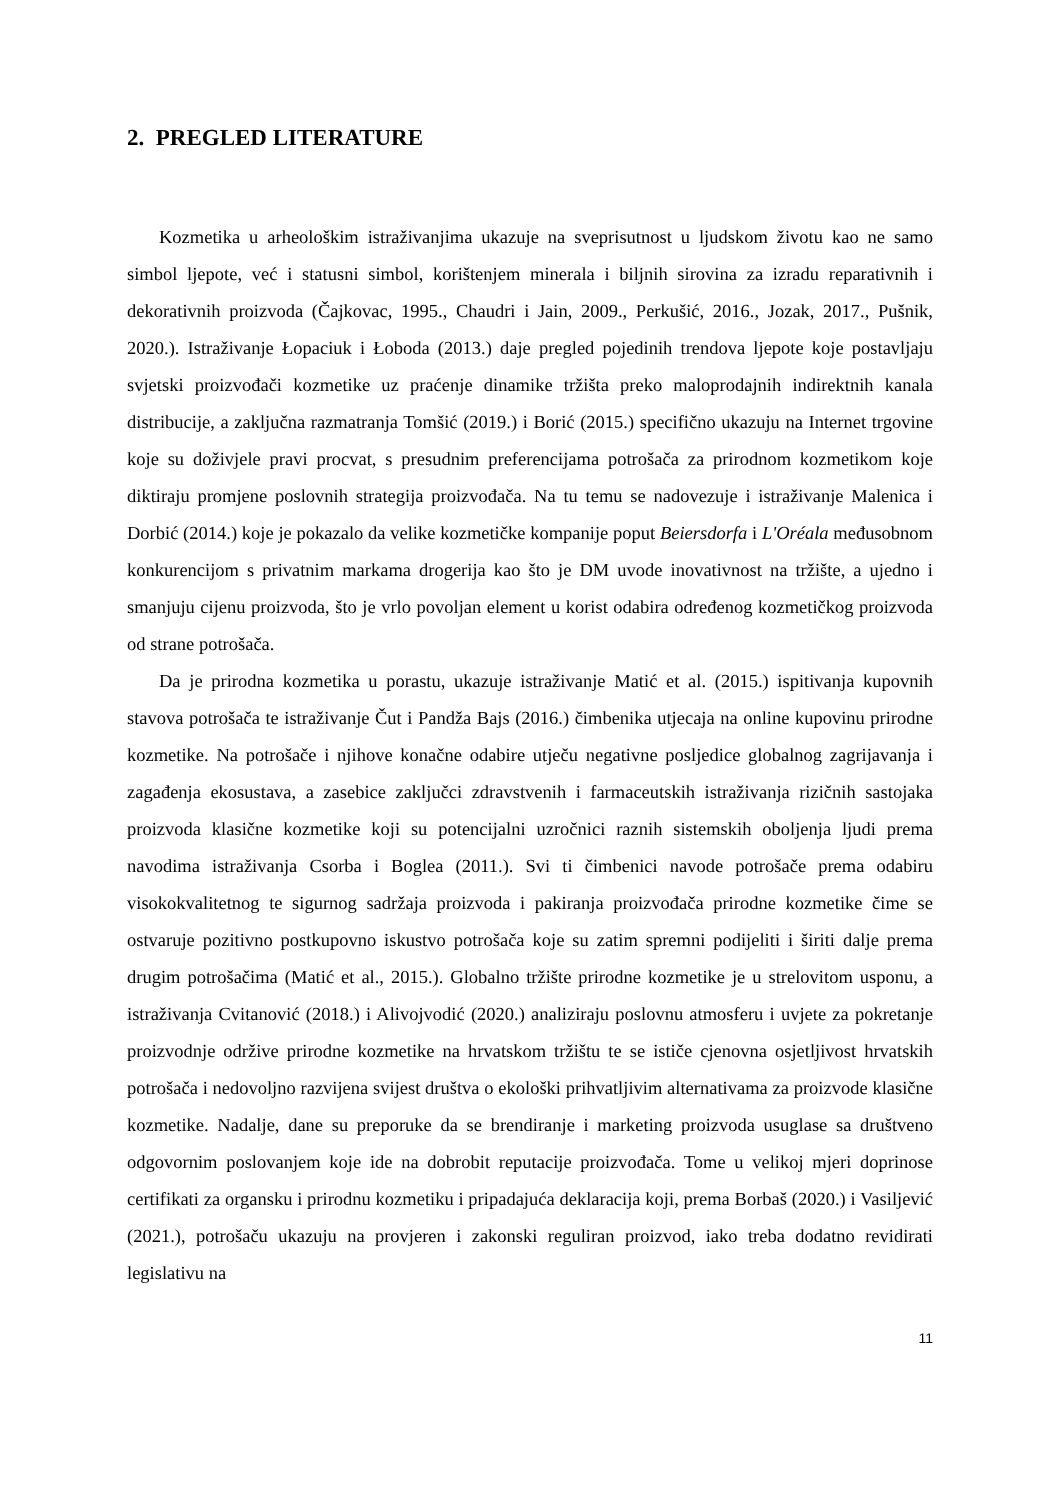2. PREGLED LITERATURE
Kozmetika u arheološkim istraživanjima ukazuje na sveprisutnost u ljudskom životu kao ne samo simbol ljepote, već i statusni simbol, korištenjem minerala i biljnih sirovina za izradu reparativnih i dekorativnih proizvoda (Čajkovac, 1995., Chaudri i Jain, 2009., Perkušić, 2016., Jozak, 2017., Pušnik, 2020.). Istraživanje Łopaciuk i Łoboda (2013.) daje pregled pojedinih trendova ljepote koje postavljaju svjetski proizvođači kozmetike uz praćenje dinamike tržišta preko maloprodajnih indirektnih kanala distribucije, a zaključna razmatranja Tomšić (2019.) i Borić (2015.) specifično ukazuju na Internet trgovine koje su doživjele pravi procvat, s presudnim preferencijama potrošača za prirodnom kozmetikom koje diktiraju promjene poslovnih strategija proizvođača. Na tu temu se nadovezuje i istraživanje Malenica i Dorbić (2014.) koje je pokazalo da velike kozmetičke kompanije poput Beiersdorfa i L'Oréala međusobnom konkurencijom s privatnim markama drogerija kao što je DM uvode inovativnost na tržište, a ujedno i smanjuju cijenu proizvoda, što je vrlo povoljan element u korist odabira određenog kozmetičkog proizvoda od strane potrošača.
Da je prirodna kozmetika u porastu, ukazuje istraživanje Matić et al. (2015.) ispitivanja kupovnih stavova potrošača te istraživanje Čut i Pandža Bajs (2016.) čimbenika utjecaja na online kupovinu prirodne kozmetike. Na potrošače i njihove konačne odabire utječu negativne posljedice globalnog zagrijavanja i zagađenja ekosustava, a zasebice zaključci zdravstvenih i farmaceutskih istraživanja rizičnih sastojaka proizvoda klasične kozmetike koji su potencijalni uzročnici raznih sistemskih oboljenja ljudi prema navodima istraživanja Csorba i Boglea (2011.). Svi ti čimbenici navode potrošače prema odabiru visokokvalitetnog te sigurnog sadržaja proizvoda i pakiranja proizvođača prirodne kozmetike čime se ostvaruje pozitivno postkupovno iskustvo potrošača koje su zatim spremni podijeliti i širiti dalje prema drugim potrošačima (Matić et al., 2015.). Globalno tržište prirodne kozmetike je u strelovitom usponu, a istraživanja Cvitanović (2018.) i Alivojvodić (2020.) analiziraju poslovnu atmosferu i uvjete za pokretanje proizvodnje održive prirodne kozmetike na hrvatskom tržištu te se ističe cjenovna osjetljivost hrvatskih potrošača i nedovoljno razvijena svijest društva o ekološki prihvatljivim alternativama za proizvode klasične kozmetike. Nadalje, dane su preporuke da se brendiranje i marketing proizvoda usuglase sa društveno odgovornim poslovanjem koje ide na dobrobit reputacije proizvođača. Tome u velikoj mjeri doprinose certifikati za organsku i prirodnu kozmetiku i pripadajuća deklaracija koji, prema Borbaš (2020.) i Vasiljević (2021.), potrošaču ukazuju na provjeren i zakonski reguliran proizvod, iako treba dodatno revidirati legislativu na
11